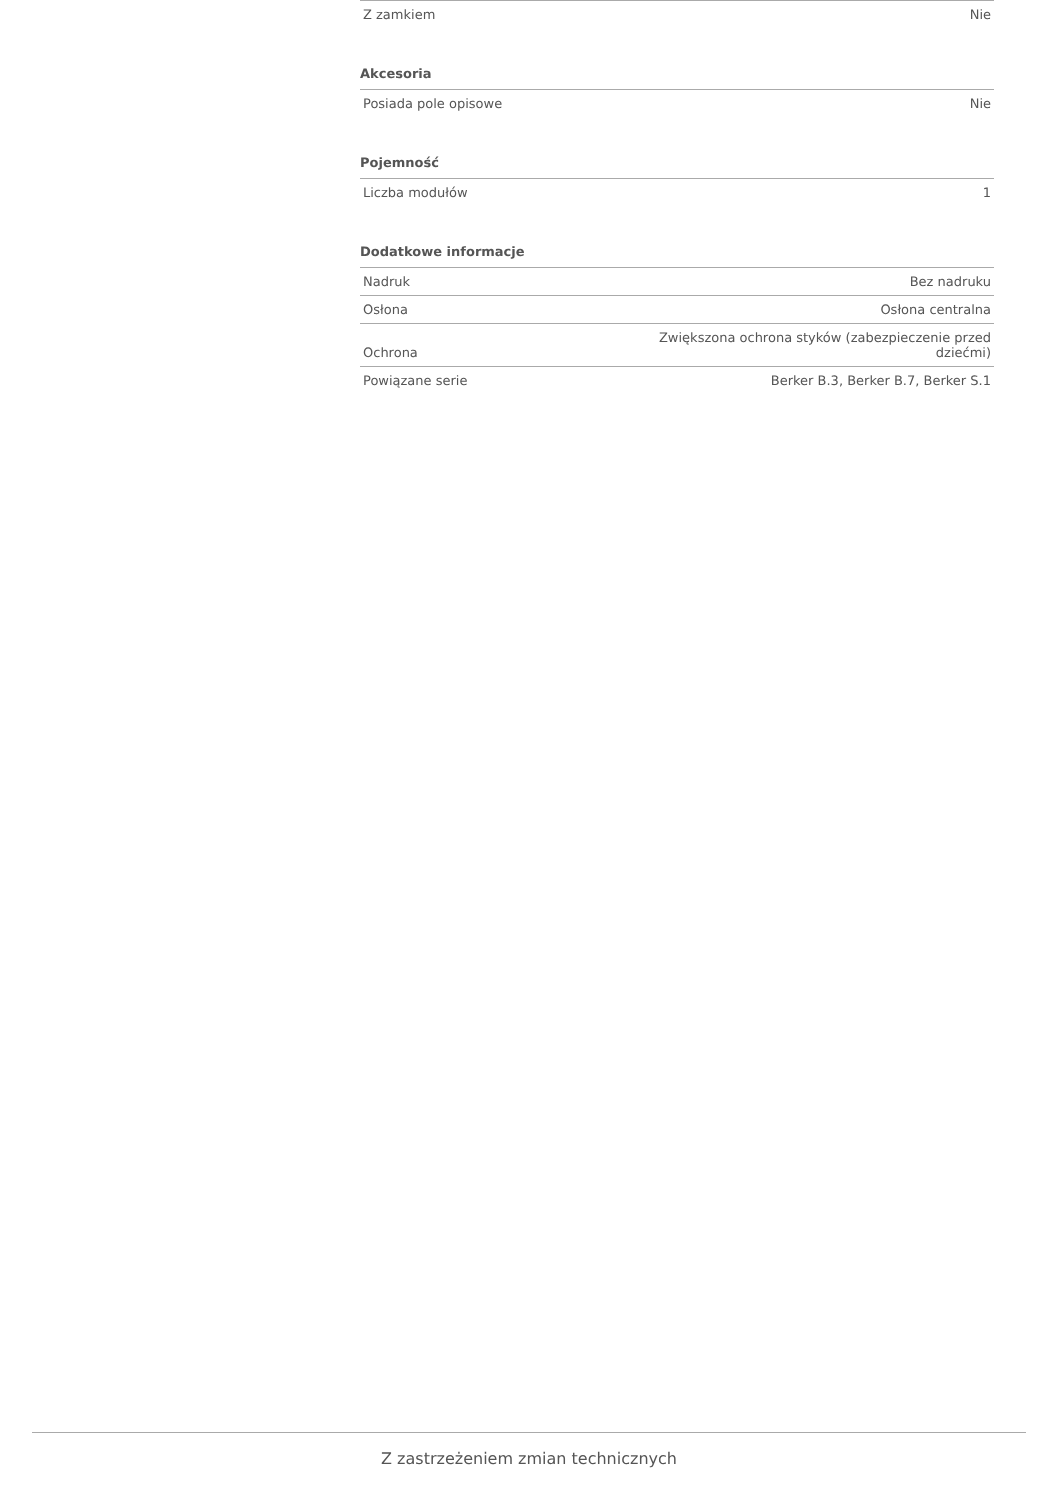| Z zamkiem | Nie |
| Akcesoria | |
| Posiada pole opisowe | Nie |
| Pojemność | |
| Liczba modułów | 1 |
| Dodatkowe informacje | |
| Nadruk | Bez nadruku |
| Osłona | Osłona centralna |
| Ochrona | Zwiększona ochrona styków (zabezpieczenie przed dziećmi) |
| Powiązane serie | Berker B.3, Berker B.7, Berker S.1 |
Z zastrzeżeniem zmian technicznych